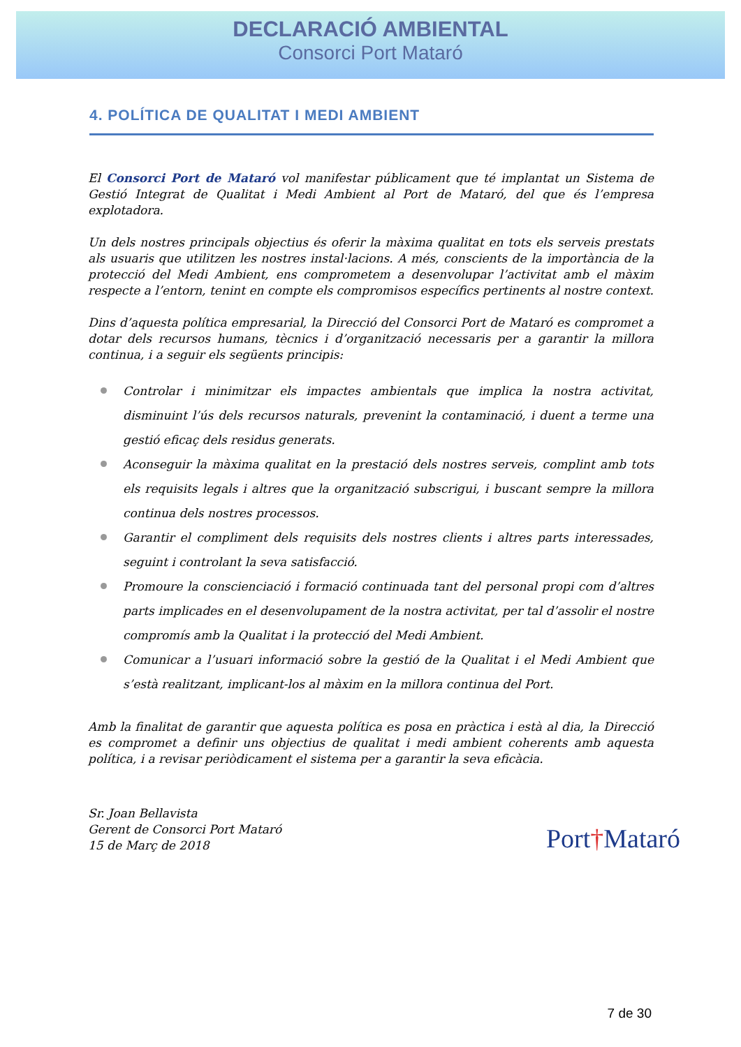DECLARACIÓ AMBIENTAL
Consorci Port Mataró
4. POLÍTICA DE QUALITAT I MEDI AMBIENT
El Consorci Port de Mataró vol manifestar públicament que té implantat un Sistema de Gestió Integrat de Qualitat i Medi Ambient al Port de Mataró, del que és l’empresa explotadora.
Un dels nostres principals objectius és oferir la màxima qualitat en tots els serveis prestats als usuaris que utilitzen les nostres instal·lacions. A més, conscients de la importància de la protecció del Medi Ambient, ens comprometem a desenvolupar l’activitat amb el màxim respecte a l’entorn, tenint en compte els compromisos específics pertinents al nostre context.
Dins d’aquesta política empresarial, la Direcció del Consorci Port de Mataró es compromet a dotar dels recursos humans, tècnics i d’organització necessaris per a garantir la millora continua, i a seguir els següents principis:
Controlar i minimitzar els impactes ambientals que implica la nostra activitat, disminuint l’ús dels recursos naturals, prevenint la contaminació, i duent a terme una gestió eficaç dels residus generats.
Aconseguir la màxima qualitat en la prestació dels nostres serveis, complint amb tots els requisits legals i altres que la organització subscrigui, i buscant sempre la millora continua dels nostres processos.
Garantir el compliment dels requisits dels nostres clients i altres parts interessades, seguint i controlant la seva satisfacció.
Promoure la conscienciació i formació continuada tant del personal propi com d’altres parts implicades en el desenvolupament de la nostra activitat, per tal d’assolir el nostre compromís amb la Qualitat i la protecció del Medi Ambient.
Comunicar a l’usuari informació sobre la gestió de la Qualitat i el Medi Ambient que s’està realitzant, implicant-los al màxim en la millora continua del Port.
Amb la finalitat de garantir que aquesta política es posa en pràctica i està al dia, la Direcció es compromet a definir uns objectius de qualitat i medi ambient coherents amb aquesta política, i a revisar periòdicament el sistema per a garantir la seva eficàcia.
Sr. Joan Bellavista
Gerent de Consorci Port Mataró
15 de Març de 2018
Port†Mataró
7 de 30